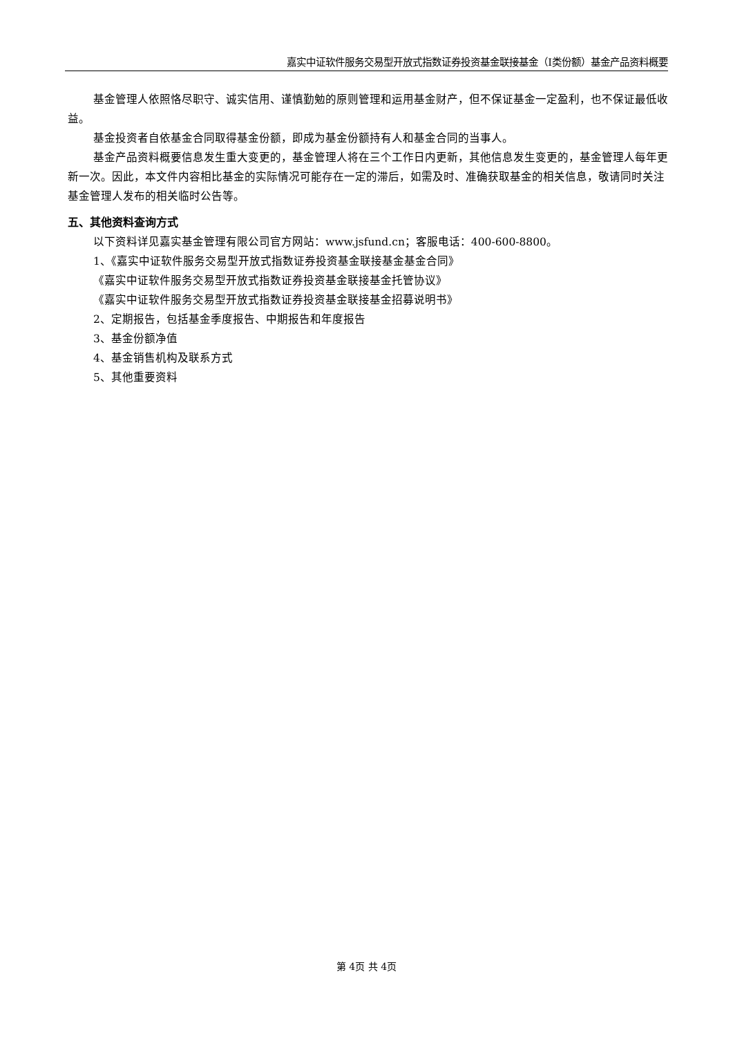嘉实中证软件服务交易型开放式指数证券投资基金联接基金（I类份额）基金产品资料概要
基金管理人依照恪尽职守、诚实信用、谨慎勤勉的原则管理和运用基金财产，但不保证基金一定盈利，也不保证最低收益。
基金投资者自依基金合同取得基金份额，即成为基金份额持有人和基金合同的当事人。
基金产品资料概要信息发生重大变更的，基金管理人将在三个工作日内更新，其他信息发生变更的，基金管理人每年更新一次。因此，本文件内容相比基金的实际情况可能存在一定的滞后，如需及时、准确获取基金的相关信息，敬请同时关注基金管理人发布的相关临时公告等。
五、其他资料查询方式
以下资料详见嘉实基金管理有限公司官方网站：www.jsfund.cn；客服电话：400-600-8800。
1、《嘉实中证软件服务交易型开放式指数证券投资基金联接基金基金合同》
《嘉实中证软件服务交易型开放式指数证券投资基金联接基金托管协议》
《嘉实中证软件服务交易型开放式指数证券投资基金联接基金招募说明书》
2、定期报告，包括基金季度报告、中期报告和年度报告
3、基金份额净值
4、基金销售机构及联系方式
5、其他重要资料
第 4页 共 4页